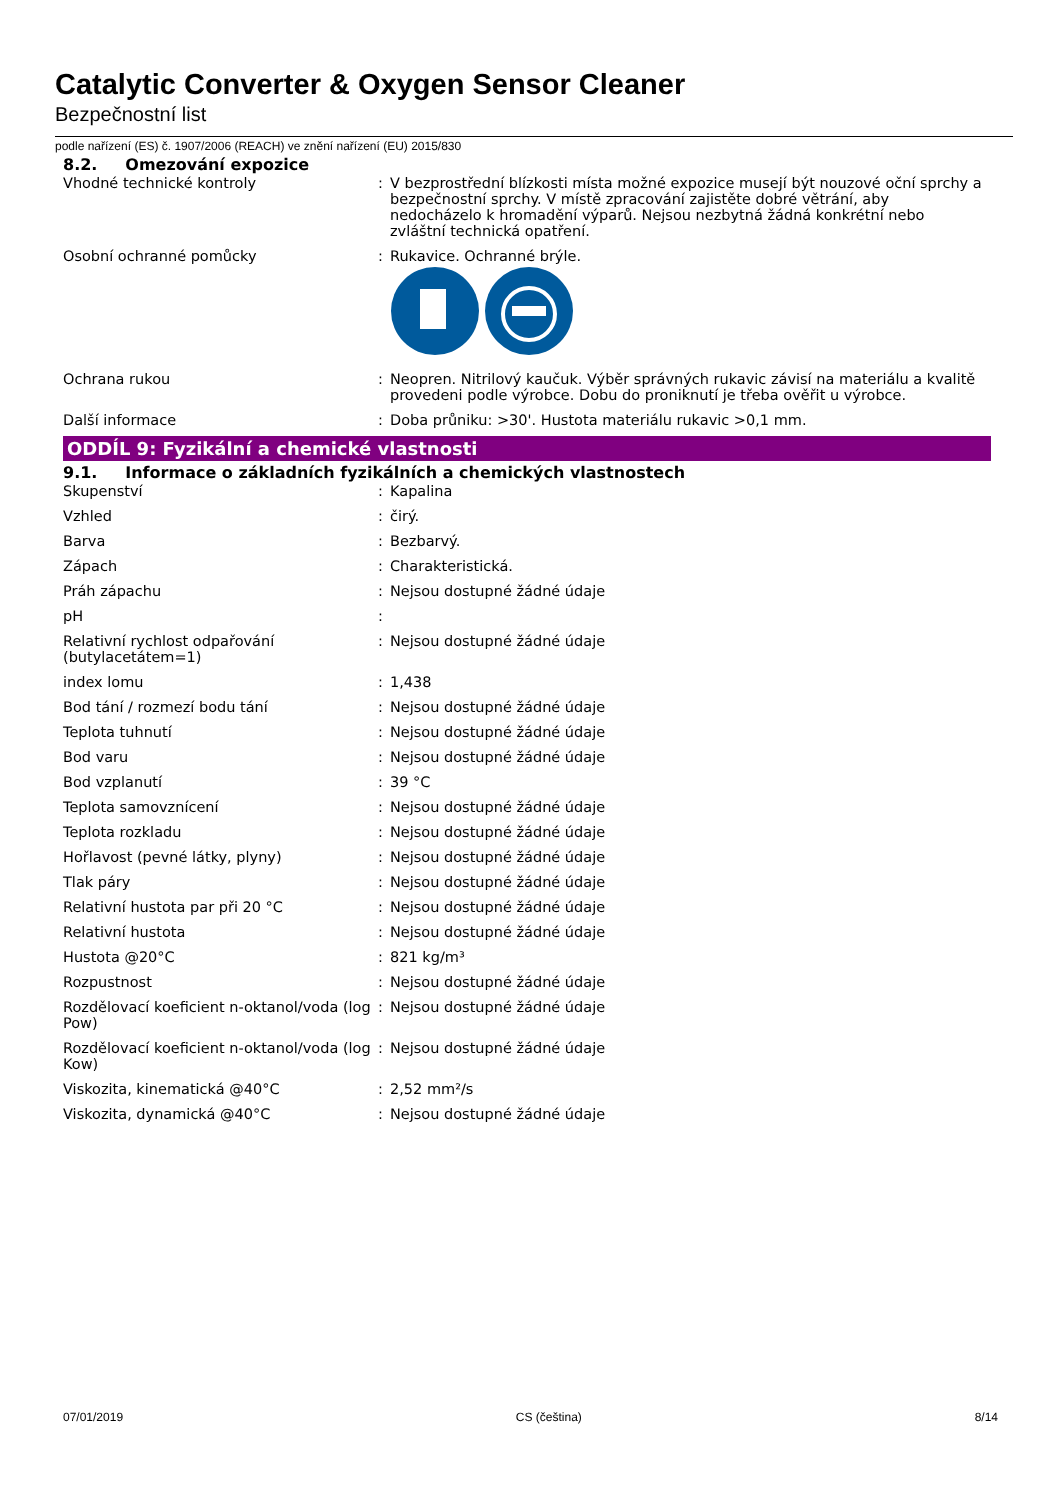Catalytic Converter & Oxygen Sensor Cleaner
Bezpečnostní list
podle nařízení (ES) č. 1907/2006 (REACH) ve znění nařízení (EU) 2015/830
8.2. Omezování expozice
| Vhodné technické kontroly | : | V bezprostřední blízkosti místa možné expozice musejí být nouzové oční sprchy a bezpečnostní sprchy. V místě zpracování zajistěte dobré větrání, aby nedocházelo k hromadění výparů. Nejsou nezbytná žádná konkrétní nebo zvláštní technická opatření. |
| Osobní ochranné pomůcky | : | Rukavice. Ochranné brýle. |
| Ochrana rukou | : | Neopren. Nitrilový kaučuk. Výběr správných rukavic závisí na materiálu a kvalitě provedeni podle výrobce. Dobu do proniknutí je třeba ověřit u výrobce. |
| Další informace | : | Doba průniku: >30'. Hustota materiálu rukavic >0,1 mm. |
ODDÍL 9: Fyzikální a chemické vlastnosti
9.1. Informace o základních fyzikálních a chemických vlastnostech
| Skupenství | : | Kapalina |
| Vzhled | : | čirý. |
| Barva | : | Bezbarvý. |
| Zápach | : | Charakteristická. |
| Práh zápachu | : | Nejsou dostupné žádné údaje |
| pH | : | |
| Relativní rychlost odpařování (butylacetátem=1) | : | Nejsou dostupné žádné údaje |
| index lomu | : | 1,438 |
| Bod tání / rozmezí bodu tání | : | Nejsou dostupné žádné údaje |
| Teplota tuhnutí | : | Nejsou dostupné žádné údaje |
| Bod varu | : | Nejsou dostupné žádné údaje |
| Bod vzplanutí | : | 39 °C |
| Teplota samovznícení | : | Nejsou dostupné žádné údaje |
| Teplota rozkladu | : | Nejsou dostupné žádné údaje |
| Hořlavost (pevné látky, plyny) | : | Nejsou dostupné žádné údaje |
| Tlak páry | : | Nejsou dostupné žádné údaje |
| Relativní hustota par při 20 °C | : | Nejsou dostupné žádné údaje |
| Relativní hustota | : | Nejsou dostupné žádné údaje |
| Hustota @20°C | : | 821 kg/m³ |
| Rozpustnost | : | Nejsou dostupné žádné údaje |
| Rozdělovací koeficient n-oktanol/voda (log Pow) | : | Nejsou dostupné žádné údaje |
| Rozdělovací koeficient n-oktanol/voda (log Kow) | : | Nejsou dostupné žádné údaje |
| Viskozita, kinematická @40°C | : | 2,52 mm²/s |
| Viskozita, dynamická @40°C | : | Nejsou dostupné žádné údaje |
07/01/2019 CS (čeština) 8/14